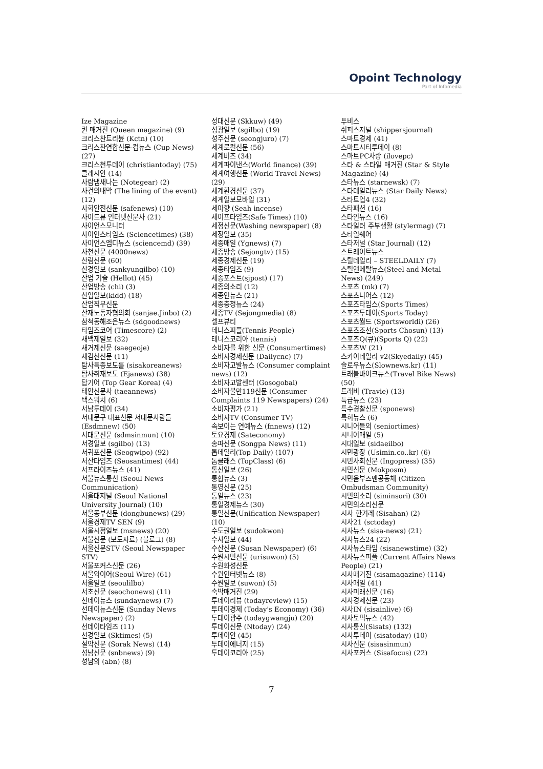Opoint Technology
Part of Infomedia
Ize Magazine
퀸 매거진 (Queen magazine) (9)
크리스찬트리뷴 (Kctn) (10)
크리스찬연합신문-컵뉴스 (Cup News) (27)
크리스천투데이 (christiantoday) (75)
클래시안 (14)
사람냄새나는 (Notegear) (2)
사건의내막 (The lining of the event) (12)
사회안전신문 (safenews) (10)
사이드뷰 인터넷신문사 (21)
사이언스모니터
사이언스타임즈 (Sciencetimes) (38)
사이언스엠디뉴스 (sciencemd) (39)
사천신문 (4000news)
산림신문 (60)
산경일보 (sankyungilbo) (10)
산업 기술 (Hellot) (45)
산업방송 (chi) (3)
산업일보(kidd) (18)
산업직무신문
산재노동자협의회 (sanjae.Jinbo) (2)
삼척동해조은뉴스 (sdgoodnews)
타임즈코어 (Timescore) (2)
새백제일보 (32)
새거제신문 (saegeoje)
새김천신문 (11)
탐사특종보도를 (sisakoreanews)
탐사취재보도 (Ejanews) (38)
탑기어 (Top Gear Korea) (4)
태안신문사 (taeannews)
택스워치 (6)
서남투데이 (34)
서대문구 대표신문 서대문사람들 (Esdmnew) (50)
서대문신문 (sdmsinmun) (10)
서경일보 (sgilbo) (13)
서귀포신문 (Seogwipo) (92)
서산타임즈 (Seosantimes) (44)
서프라이즈뉴스 (41)
서울뉴스통신 (Seoul News Communication)
서울대저널 (Seoul National University Journal) (10)
서울동부신문 (dongbunews) (29)
서울경제TV SEN (9)
서울시정일보 (msnews) (20)
서울신문 (보도자료) (블로그) (8)
서울신문STV (Seoul Newspaper STV)
서울포커스신문 (26)
서울와이어(Seoul Wire) (61)
서울일보 (seoulilbo)
서초신문 (seochonews) (11)
선데이뉴스 (sundaynews) (7)
선데이뉴스신문 (Sunday News Newspaper) (2)
선데이타임즈 (11)
선경일보 (Sktimes) (5)
설악신문 (Sorak News) (14)
성남신문 (snbnews) (9)
성남의 (abn) (8)
성대신문 (Skkuw) (49)
성광일보 (sgilbo) (19)
성주신문 (seongjuro) (7)
세계로컬신문 (56)
세계비즈 (34)
세계파이낸스(World finance) (39)
세계여행신문 (World Travel News) (29)
세계환경신문 (37)
세계일보모바일 (31)
세아향 (Seah incense)
세이프타임즈(Safe Times) (10)
세정신문(Washing newspaper) (8)
세정일보 (35)
세종매일 (Ygnews) (7)
세종방송 (Sejongtv) (15)
세종경제신문 (19)
세종타임즈 (9)
세종포스트(sjpost) (17)
세종의소리 (12)
세종인뉴스 (21)
세종충청뉴스 (24)
세종TV (Sejongmedia) (8)
셀프뷰티
테니스피플(Tennis People)
테니스코리아 (tennis)
소비자를 위한 신문 (Consumertimes)
소비자경제신문 (Dailycnc) (7)
소비자고발뉴스 (Consumer complaint news) (12)
소비자고발센터 (Gosogobal)
소비자불만119신문 (Consumer Complaints 119 Newspapers) (24)
소비자평가 (21)
소비자TV (Consumer TV)
속보이는 연예뉴스 (fnnews) (12)
토요경제 (Sateconomy)
송파신문 (Songpa News) (11)
톱데일리(Top Daily) (107)
톱클래스 (TopClass) (6)
통신일보 (26)
통합뉴스 (3)
통영신문 (25)
통일뉴스 (23)
통일경제뉴스 (30)
통일신문(Unification Newspaper) (10)
수도권일보 (sudokwon)
수사일보 (44)
수산신문 (Susan Newspaper) (6)
수원시민신문 (urisuwon) (5)
수원화성신문
수원인터넷뉴스 (8)
수원일보 (suwon) (5)
숙박매거진 (29)
투데이리뷰 (todayreview) (15)
투데이경제 (Today's Economy) (36)
투데이광주 (todaygwangju) (20)
투데이신문 (Ntoday) (24)
투데이안 (45)
투데이에너지 (15)
투데이코리아 (25)
투비스
쉬퍼스저널 (shippersjournal)
스마트경제 (41)
스마트시티투데이 (8)
스마트PC사랑 (ilovepc)
스타 & 스타일 매거진 (Star & Style Magazine) (4)
스타뉴스 (starnewsk) (7)
스타데일리뉴스 (Star Daily News)
스타트업4 (32)
스타패션 (16)
스타인뉴스 (16)
스타일러 주부생활 (stylermag) (7)
스타일쉐어
스타저널 (Star Journal) (12)
스트레이트뉴스
스틸데일리 – STEELDAILY (7)
스틸앤메탈뉴스(Steel and Metal News) (249)
스포츠 (mk) (7)
스포츠니어스 (12)
스포츠타임스(Sports Times)
스포츠투데이(Sports Today)
스포츠월드 (Sportsworldi) (26)
스포츠조선(Sports Chosun) (13)
스포츠Q(큐)(Sports Q) (22)
스포츠W (21)
스카이데일리 v2(Skyedaily) (45)
슬로우뉴스(Slownews.kr) (11)
트래블바이크뉴스(Travel Bike News) (50)
트래비 (Travie) (13)
특급뉴스 (23)
특수경찰신문 (sponews)
특허뉴스 (6)
시니어들의 (seniortimes)
시니어매일 (5)
시대일보 (sidaeilbo)
시민광장 (Usimin.co..kr) (6)
시민사회신문 (Ingopress) (35)
시민신문 (Mokposm)
시민옴부즈맨공동체 (Citizen Ombudsman Community)
시민의소리 (siminsori) (30)
시민의소리신문
시사 한겨레 (Sisahan) (2)
시사21 (sctoday)
시사뉴스 (sisa-news) (21)
시사뉴스24 (22)
시사뉴스타임 (sisanewstime) (32)
시사뉴스피플 (Current Affairs News People) (21)
시사매거진 (sisamagazine) (114)
시사매일 (41)
시사미래신문 (16)
시사경제신문 (23)
시사IN (sisainlive) (6)
시사토픽뉴스 (42)
시사통신(Sisats) (132)
시사투데이 (sisatoday) (10)
시사신문 (sisasinmun)
시사포커스 (Sisafocus) (22)
7